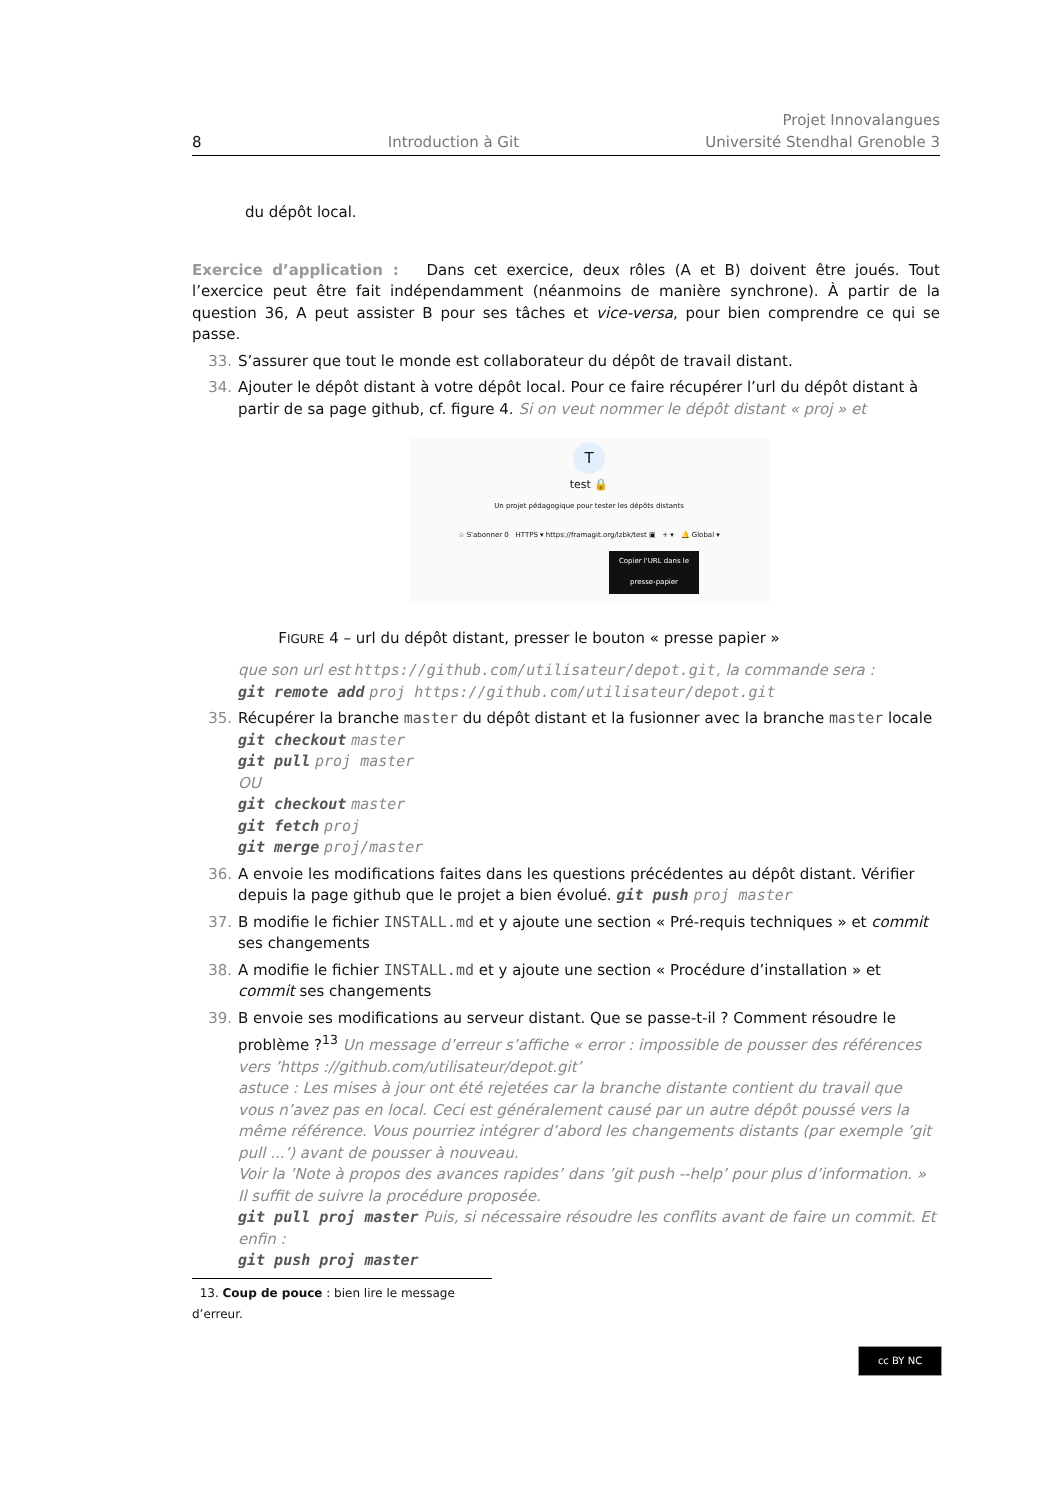8 Introduction à Git Projet Innovalangues
Université Stendhal Grenoble 3
du dépôt local.
Exercice d’application : Dans cet exercice, deux rôles (A et B) doivent être joués. Tout l’exercice peut être fait indépendamment (néanmoins de manière synchrone). À partir de la question 36, A peut assister B pour ses tâches et vice-versa, pour bien comprendre ce qui se passe.
33. S’assurer que tout le monde est collaborateur du dépôt de travail distant.
34. Ajouter le dépôt distant à votre dépôt local. Pour ce faire récupérer l’url du dépôt distant à partir de sa page github, cf. figure 4. Si on veut nommer le dépôt distant « proj » et
T
test 🔒
Un projet pédagogique pour tester les dépôts distants
☆ S'abonner 0 HTTPS ▾ https://framagit.org/lzbk/test ▣ + ▾ 🔔 Global ▾
Copier l'URL dans le presse-papier
FIGURE 4 – url du dépôt distant, presser le bouton « presse papier »
que son url est https://github.com/utilisateur/depot.git, la commande sera :
git remote add proj https://github.com/utilisateur/depot.git
35. Récupérer la branche master du dépôt distant et la fusionner avec la branche master locale
git checkout master
git pull proj master
OU
git checkout master
git fetch proj
git merge proj/master
36. A envoie les modifications faites dans les questions précédentes au dépôt distant. Vérifier depuis la page github que le projet a bien évolué. git push proj master
37. B modifie le fichier INSTALL.md et y ajoute une section « Pré-requis techniques » et commit ses changements
38. A modifie le fichier INSTALL.md et y ajoute une section « Procédure d’installation » et commit ses changements
39. B envoie ses modifications au serveur distant. Que se passe-t-il ? Comment résoudre le problème ?<sup>13</sup> Un message d’erreur s’affiche « error : impossible de pousser des références vers ’https ://github.com/utilisateur/depot.git’
astuce : Les mises à jour ont été rejetées car la branche distante contient du travail que vous n’avez pas en local. Ceci est généralement causé par un autre dépôt poussé vers la même référence. Vous pourriez intégrer d’abord les changements distants (par exemple ’git pull ...’) avant de pousser à nouveau.
Voir la ’Note à propos des avances rapides’ dans ’git push --help’ pour plus d’information. »
Il suffit de suivre la procédure proposée.
git pull proj master Puis, si nécessaire résoudre les conflits avant de faire un commit. Et enfin :
git push proj master
13. Coup de pouce : bien lire le message d’erreur.
cc BY NC